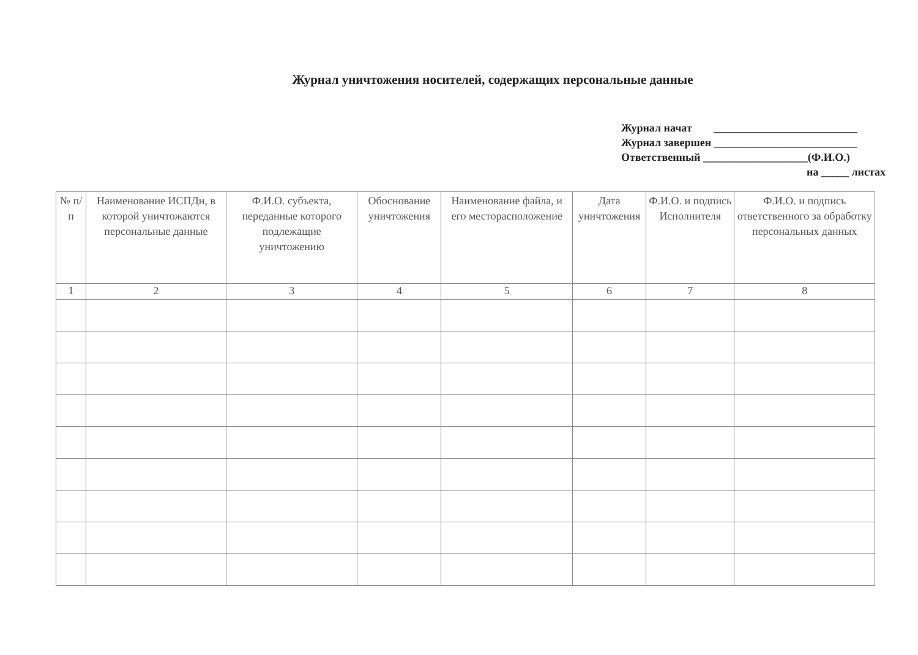Журнал уничтожения носителей, содержащих персональные данные
Журнал начат __________________________
Журнал завершен __________________________
Ответственный ___________________(Ф.И.О.)
на _____ листах
| № п/п | Наименование ИСПДн, в которой уничтожаются персональные данные | Ф.И.О. субъекта, переданные которого подлежащие уничтожению | Обоснование уничтожения | Наименование файла, и его месторасположение | Дата уничтожения | Ф.И.О. и подпись Исполнителя | Ф.И.О. и подпись ответственного за обработку персональных данных |
| --- | --- | --- | --- | --- | --- | --- | --- |
| 1 | 2 | 3 | 4 | 5 | 6 | 7 | 8 |